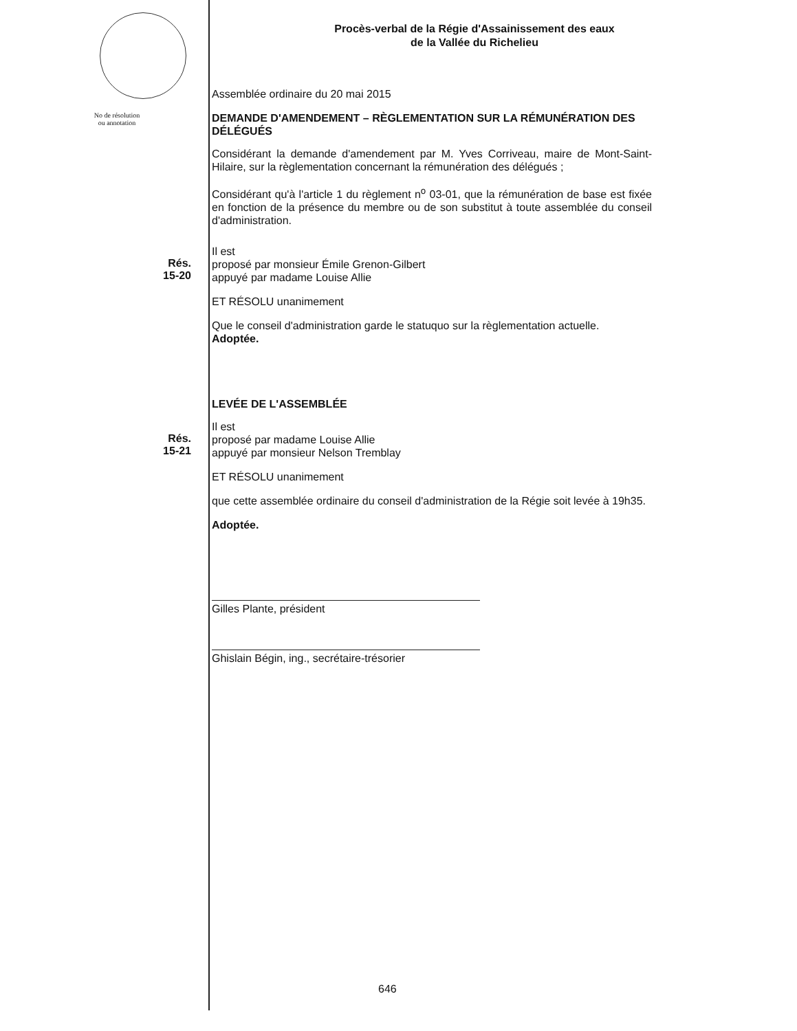Procès-verbal de la Régie d'Assainissement des eaux
de la Vallée du Richelieu
Assemblée ordinaire du 20 mai 2015
No de résolution
ou annotation
DEMANDE D'AMENDEMENT – RÈGLEMENTATION SUR LA RÉMUNÉRATION DES DÉLÉGUÉS
Considérant la demande d'amendement par M. Yves Corriveau, maire de Mont-Saint-Hilaire, sur la règlementation concernant la rémunération des délégués ;
Considérant qu'à l'article 1 du règlement n<sup>o</sup> 03-01, que la rémunération de base est fixée en fonction de la présence du membre ou de son substitut à toute assemblée du conseil d'administration.
Rés.
15-20
Il est
proposé par monsieur Émile Grenon-Gilbert
appuyé par madame Louise Allie
ET RÉSOLU unanimement
Que le conseil d'administration garde le statuquo sur la règlementation actuelle.
Adoptée.
LEVÉE DE L'ASSEMBLÉE
Rés.
15-21
Il est
proposé par madame Louise Allie
appuyé par monsieur Nelson Tremblay
ET RÉSOLU unanimement
que cette assemblée ordinaire du conseil d'administration de la Régie soit levée à 19h35.
Adoptée.
Gilles Plante, président
Ghislain Bégin, ing., secrétaire-trésorier
646